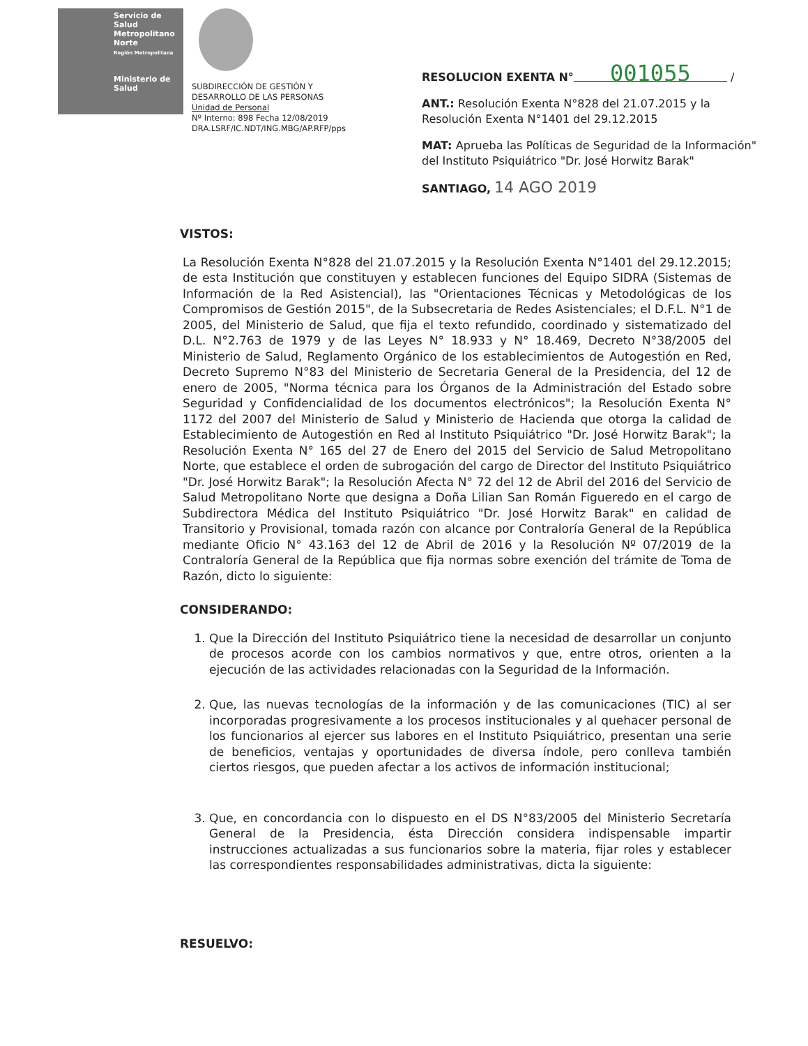Servicio de Salud Metropolitano Norte
Región Metropolitana
Ministerio de Salud
SUBDIRECCIÓN DE GESTIÓN Y
DESARROLLO DE LAS PERSONAS
Unidad de Personal
Nº Interno: 898 Fecha 12/08/2019
DRA.LSRF/IC.NDT/ING.MBG/AP.RFP/pps
RESOLUCION EXENTA N° 001055 /
ANT.: Resolución Exenta N°828 del 21.07.2015 y la Resolución Exenta N°1401 del 29.12.2015
MAT: Aprueba las Políticas de Seguridad de la Información" del Instituto Psiquiátrico "Dr. José Horwitz Barak"
SANTIAGO, 14 AGO 2019
VISTOS:
La Resolución Exenta N°828 del 21.07.2015 y la Resolución Exenta N°1401 del 29.12.2015; de esta Institución que constituyen y establecen funciones del Equipo SIDRA (Sistemas de Información de la Red Asistencial), las "Orientaciones Técnicas y Metodológicas de los Compromisos de Gestión 2015", de la Subsecretaria de Redes Asistenciales; el D.F.L. N°1 de 2005, del Ministerio de Salud, que fija el texto refundido, coordinado y sistematizado del D.L. N°2.763 de 1979 y de las Leyes N° 18.933 y N° 18.469, Decreto N°38/2005 del Ministerio de Salud, Reglamento Orgánico de los establecimientos de Autogestión en Red, Decreto Supremo N°83 del Ministerio de Secretaria General de la Presidencia, del 12 de enero de 2005, "Norma técnica para los Órganos de la Administración del Estado sobre Seguridad y Confidencialidad de los documentos electrónicos"; la Resolución Exenta N° 1172 del 2007 del Ministerio de Salud y Ministerio de Hacienda que otorga la calidad de Establecimiento de Autogestión en Red al Instituto Psiquiátrico "Dr. José Horwitz Barak"; la Resolución Exenta N° 165 del 27 de Enero del 2015 del Servicio de Salud Metropolitano Norte, que establece el orden de subrogación del cargo de Director del Instituto Psiquiátrico "Dr. José Horwitz Barak"; la Resolución Afecta N° 72 del 12 de Abril del 2016 del Servicio de Salud Metropolitano Norte que designa a Doña Lilian San Román Figueredo en el cargo de Subdirectora Médica del Instituto Psiquiátrico "Dr. José Horwitz Barak" en calidad de Transitorio y Provisional, tomada razón con alcance por Contraloría General de la República mediante Oficio N° 43.163 del 12 de Abril de 2016 y la Resolución Nº 07/2019 de la Contraloría General de la República que fija normas sobre exención del trámite de Toma de Razón, dicto lo siguiente:
CONSIDERANDO:
1. Que la Dirección del Instituto Psiquiátrico tiene la necesidad de desarrollar un conjunto de procesos acorde con los cambios normativos y que, entre otros, orienten a la ejecución de las actividades relacionadas con la Seguridad de la Información.
2. Que, las nuevas tecnologías de la información y de las comunicaciones (TIC) al ser incorporadas progresivamente a los procesos institucionales y al quehacer personal de los funcionarios al ejercer sus labores en el Instituto Psiquiátrico, presentan una serie de beneficios, ventajas y oportunidades de diversa índole, pero conlleva también ciertos riesgos, que pueden afectar a los activos de información institucional;
3. Que, en concordancia con lo dispuesto en el DS N°83/2005 del Ministerio Secretaría General de la Presidencia, ésta Dirección considera indispensable impartir instrucciones actualizadas a sus funcionarios sobre la materia, fijar roles y establecer las correspondientes responsabilidades administrativas, dicta la siguiente:
RESUELVO: